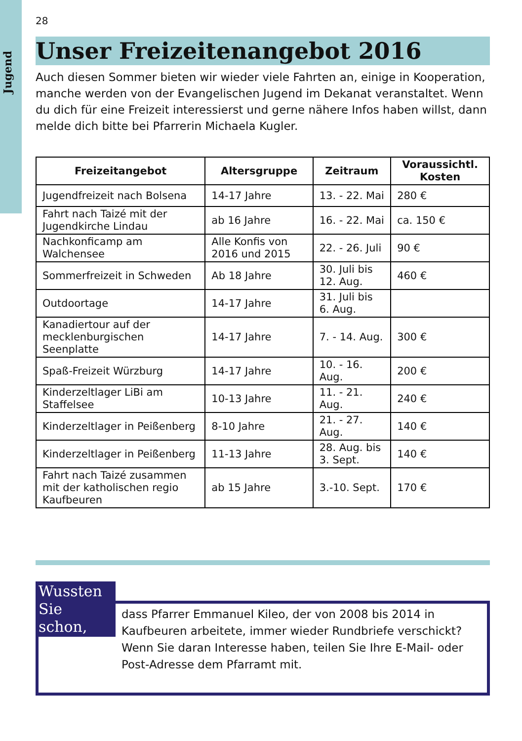Jugend
28
Unser Freizeitenangebot 2016
Auch diesen Sommer bieten wir wieder viele Fahrten an, einige in Kooperation, manche werden von der Evangelischen Jugend im Dekanat veranstaltet. Wenn du dich für eine Freizeit interessierst und gerne nähere Infos haben willst, dann melde dich bitte bei Pfarrerin Michaela Kugler.
| Freizeitangebot | Altersgruppe | Zeitraum | Voraussichtl. Kosten |
| --- | --- | --- | --- |
| Jugendfreizeit nach Bolsena | 14-17 Jahre | 13. - 22. Mai | 280 € |
| Fahrt nach Taizé mit der Jugendkirche Lindau | ab 16 Jahre | 16. - 22. Mai | ca. 150 € |
| Nachkonficamp am Walchensee | Alle Konfis von 2016 und 2015 | 22. - 26. Juli | 90 € |
| Sommerfreizeit in Schweden | Ab 18 Jahre | 30. Juli bis 12. Aug. | 460 € |
| Outdoortage | 14-17 Jahre | 31. Juli bis 6. Aug. | |
| Kanadiertour auf der mecklenburgischen Seenplatte | 14-17 Jahre | 7. - 14. Aug. | 300 € |
| Spaß-Freizeit Würzburg | 14-17 Jahre | 10. - 16. Aug. | 200 € |
| Kinderzeltlager LiBi am Staffelsee | 10-13 Jahre | 11. - 21. Aug. | 240 € |
| Kinderzeltlager in Peißenberg | 8-10 Jahre | 21. - 27. Aug. | 140 € |
| Kinderzeltlager in Peißenberg | 11-13 Jahre | 28. Aug. bis 3. Sept. | 140 € |
| Fahrt nach Taizé zusammen mit der katholischen regio Kaufbeuren | ab 15 Jahre | 3.-10. Sept. | 170 € |
Wussten Sie schon,
dass Pfarrer Emmanuel Kileo, der von 2008 bis 2014 in Kaufbeuren arbeitete, immer wieder Rundbriefe verschickt?
Wenn Sie daran Interesse haben, teilen Sie Ihre E-Mail- oder Post-Adresse dem Pfarramt mit.